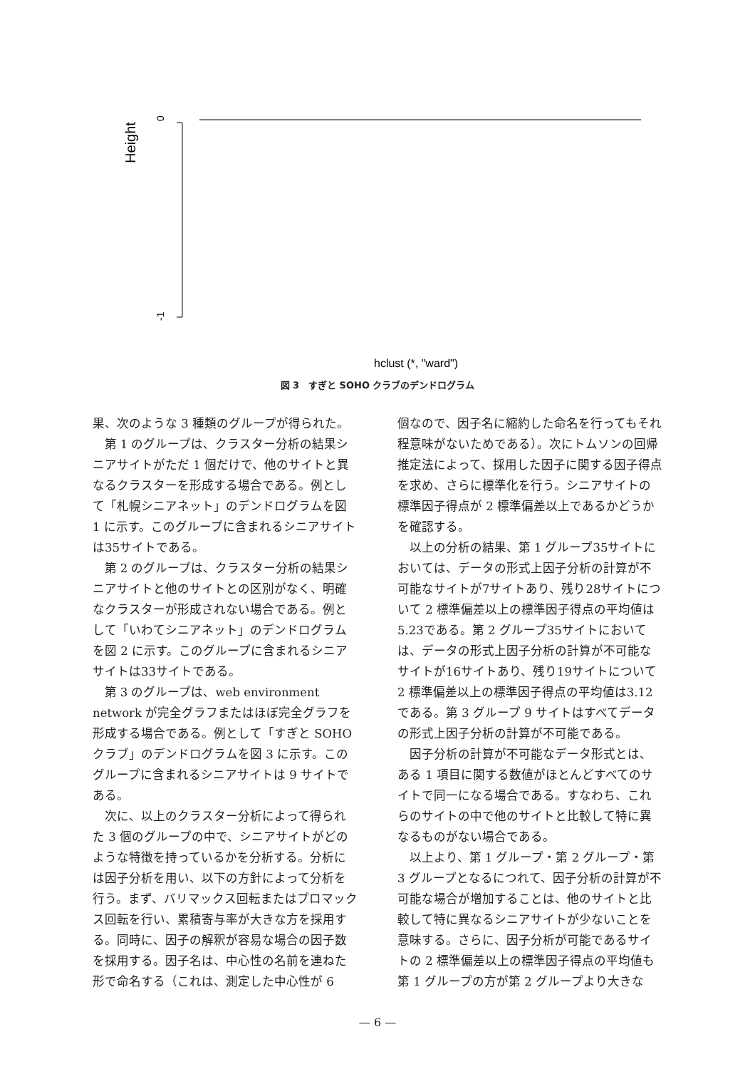Height
0
-1
hclust (*, "ward")
図 3　すぎと SOHO クラブのデンドログラム
果、次のような 3 種類のグループが得られた。
第 1 のグループは、クラスター分析の結果シニアサイトがただ 1 個だけで、他のサイトと異なるクラスターを形成する場合である。例として「札幌シニアネット」のデンドログラムを図 1 に示す。このグループに含まれるシニアサイトは35サイトである。
第 2 のグループは、クラスター分析の結果シニアサイトと他のサイトとの区別がなく、明確なクラスターが形成されない場合である。例として「いわてシニアネット」のデンドログラムを図 2 に示す。このグループに含まれるシニアサイトは33サイトである。
第 3 のグループは、web environment network が完全グラフまたはほぼ完全グラフを形成する場合である。例として「すぎと SOHO クラブ」のデンドログラムを図 3 に示す。このグループに含まれるシニアサイトは 9 サイトである。
次に、以上のクラスター分析によって得られた 3 個のグループの中で、シニアサイトがどのような特徴を持っているかを分析する。分析には因子分析を用い、以下の方針によって分析を行う。まず、バリマックス回転またはプロマックス回転を行い、累積寄与率が大きな方を採用する。同時に、因子の解釈が容易な場合の因子数を採用する。因子名は、中心性の名前を連ねた形で命名する（これは、測定した中心性が 6
個なので、因子名に縮約した命名を行ってもそれ程意味がないためである）。次にトムソンの回帰推定法によって、採用した因子に関する因子得点を求め、さらに標準化を行う。シニアサイトの標準因子得点が 2 標準偏差以上であるかどうかを確認する。
以上の分析の結果、第 1 グループ35サイトにおいては、データの形式上因子分析の計算が不可能なサイトが7サイトあり、残り28サイトについて 2 標準偏差以上の標準因子得点の平均値は5.23である。第 2 グループ35サイトにおいては、データの形式上因子分析の計算が不可能なサイトが16サイトあり、残り19サイトについて 2 標準偏差以上の標準因子得点の平均値は3.12である。第 3 グループ 9 サイトはすべてデータの形式上因子分析の計算が不可能である。
因子分析の計算が不可能なデータ形式とは、ある 1 項目に関する数値がほとんどすべてのサイトで同一になる場合である。すなわち、これらのサイトの中で他のサイトと比較して特に異なるものがない場合である。
以上より、第 1 グループ・第 2 グループ・第 3 グループとなるにつれて、因子分析の計算が不可能な場合が増加することは、他のサイトと比較して特に異なるシニアサイトが少ないことを意味する。さらに、因子分析が可能であるサイトの 2 標準偏差以上の標準因子得点の平均値も第 1 グループの方が第 2 グループより大きな
— 6 —